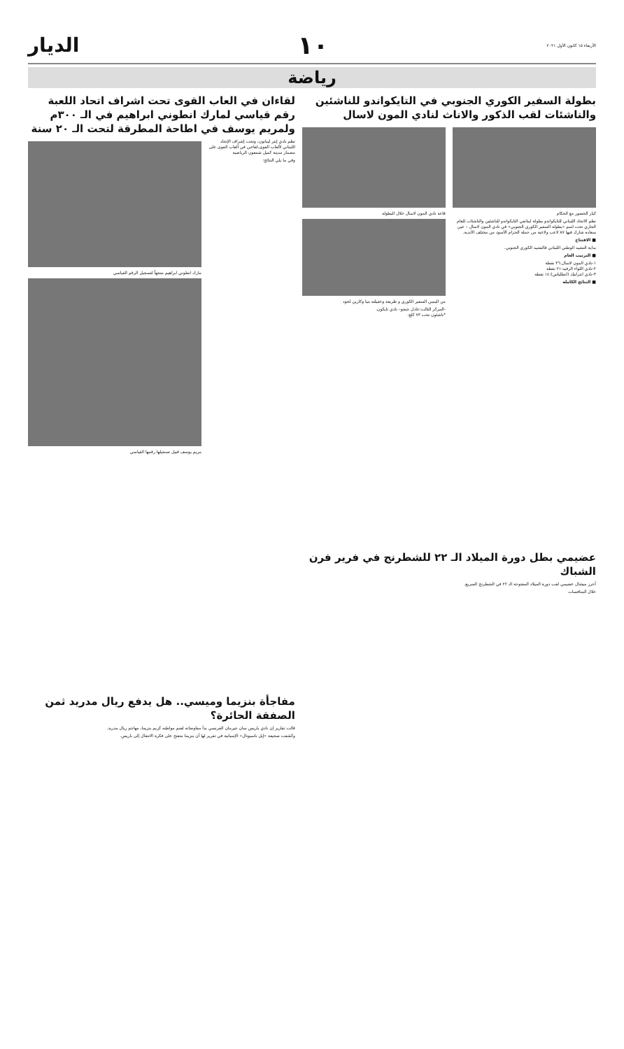الأربعاء ١٥ كانون الأول ٢٠٢١
١٠
الديار
رياضة
بطولة السفير الكوري الجنوبي في التايكواندو للناشئين والناشئات لقب الذكور والاناث لنادي المون لاسال
كبار الحضور مع الحكام
نظم الاتحاد اللبناني للتايكواندو بطولة لبنانفي التايكواندو للناشئين والناشئات للعام الجاري تحت اسم «بطولة السفير الكوري الجنوبي» في نادي المون لاسال – عين سعاده شارك فيها ٨٧ لاعب ولاعبة من حملة الحزام الأسود من مختلف الأندية.
■ الافتتاح
بداية النشيد الوطني اللبناني فالنشيد الكوري الجنوبي.
■ الترتيب العام
١-نادي المون لاسال:٣٦ نقطة
٢-نادي اللواء الرفيد:٢١ نقطة
٣-نادي انترانيك (انطلياس):١٤ نقطة
■ النتائج الكاملة
قاعة نادي المون لاسال خلال البطولة
من اليمين السفير الكوري و ظريفة وعقيلته ميا وكارين لحود
-المركز الثالث:عادل جنجو– نادي تايكون.
*ناشئون تحت ٧٣ كلغ:
عضيمي بطل دورة الميلاد الـ ٢٢ للشطرنج في فرير فرن الشباك
أحرز ميشال عضيمي لقب دورة الميلاد المفتوحة الـ ٢٢ في الشطرنج السريع.
خلال المنافسات
لقاءان في العاب القوى تحت اشراف اتحاد اللعبة رقم قياسي لمارك انطوني ابراهيم في الـ ٣٠٠م ولمريم يوسف في اطاحة المطرقة لتحت الـ ٢٠ سنة
نظم نادي إنتر ليبانون، وتحت إشراف الإتحاد اللبناني لألعاب القوى،لقاءين في ألعاب القوى على مضمار مدينة كميل شمعون الرياضية
وفي ما يلي النتائج:
مارك انطوني ابراهيم متجهاً لتسجيل الرقم القياسي
مريم يوسف قبيل تسجيلها رقمها القياسي
مفاجأة بنزيما وميسي.. هل يدفع ريال مدريد ثمن الصفقة الحائرة؟
قالت تقارير إن نادي باريس سان جيرمان الفرنسي بدأ مفاوضاته لضم مواطنه كريم بنزيما، مهاجم ريال مدريد.
وكشفت صحيفة «إيل ناسيونال» الإسبانية في تقرير لها أن بنزيما متفتح على فكرة الانتقال إلى باريس.